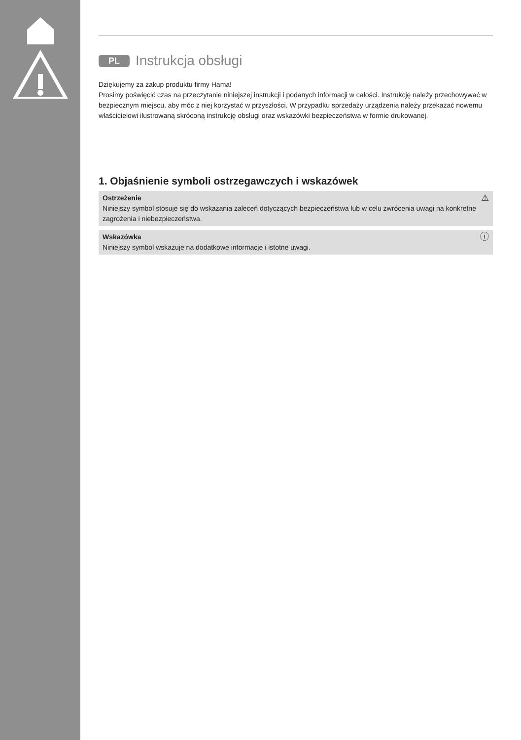PL Instrukcja obsługi
Dziękujemy za zakup produktu firmy Hama!
Prosimy poświęcić czas na przeczytanie niniejszej instrukcji i podanych informacji w całości. Instrukcję należy przechowywać w bezpiecznym miejscu, aby móc z niej korzystać w przyszłości. W przypadku sprzedaży urządzenia należy przekazać nowemu właścicielowi ilustrowaną skróconą instrukcję obsługi oraz wskazówki bezpieczeństwa w formie drukowanej.
1. Objaśnienie symboli ostrzegawczych i wskazówek
⚠ Ostrzeżenie
Niniejszy symbol stosuje się do wskazania zaleceń dotyczących bezpieczeństwa lub w celu zwrócenia uwagi na konkretne zagrożenia i niebezpieczeństwa.
ⓘ Wskazówka
Niniejszy symbol wskazuje na dodatkowe informacje i istotne uwagi.